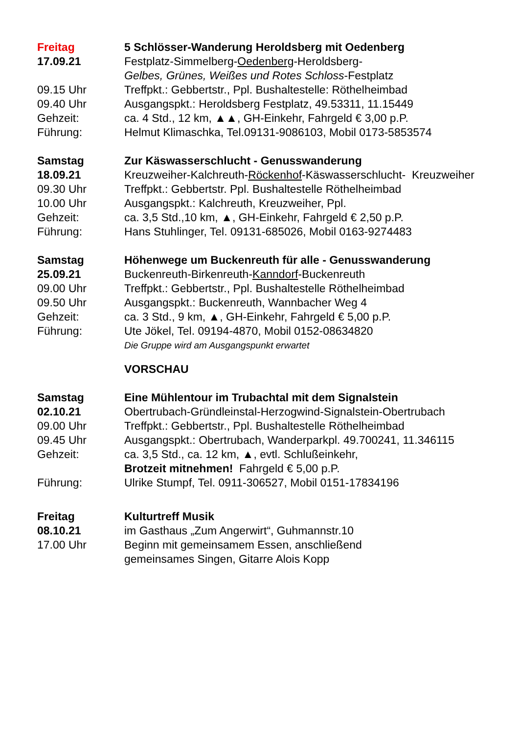Freitag 5 Schlösser-Wanderung Heroldsberg mit Oedenberg
17.09.21 Festplatz-Simmelberg-Oedenberg-Heroldsberg-
Gelbes, Grünes, Weißes und Rotes Schloss-Festplatz
09.15 Uhr Treffpkt.: Gebbertstr., Ppl. Bushaltestelle: Röthelheimbad
09.40 Uhr Ausgangspkt.: Heroldsberg Festplatz, 49.53311, 11.15449
Gehzeit: ca. 4 Std., 12 km, ▲▲, GH-Einkehr, Fahrgeld € 3,00 p.P.
Führung: Helmut Klimaschka, Tel.09131-9086103, Mobil 0173-5853574
Samstag Zur Käswasserschlucht - Genusswanderung
18.09.21 Kreuzweiher-Kalchreuth-Röckenhof-Käswasserschlucht- Kreuzweiher
09.30 Uhr Treffpkt.: Gebbertstr. Ppl. Bushaltestelle Röthelheimbad
10.00 Uhr Ausgangspkt.: Kalchreuth, Kreuzweiher, Ppl.
Gehzeit: ca. 3,5 Std.,10 km, ▲, GH-Einkehr, Fahrgeld € 2,50 p.P.
Führung: Hans Stuhlinger, Tel. 09131-685026, Mobil 0163-9274483
Samstag Höhenwege um Buckenreuth für alle - Genusswanderung
25.09.21 Buckenreuth-Birkenreuth-Kanndorf-Buckenreuth
09.00 Uhr Treffpkt.: Gebbertstr., Ppl. Bushaltestelle Röthelheimbad
09.50 Uhr Ausgangspkt.: Buckenreuth, Wannbacher Weg 4
Gehzeit: ca. 3 Std., 9 km, ▲, GH-Einkehr, Fahrgeld € 5,00 p.P.
Führung: Ute Jökel, Tel. 09194-4870, Mobil 0152-08634820
Die Gruppe wird am Ausgangspunkt erwartet
VORSCHAU
Samstag Eine Mühlentour im Trubachtal mit dem Signalstein
02.10.21 Obertrubach-Gründleinstal-Herzogwind-Signalstein-Obertrubach
09.00 Uhr Treffpkt.: Gebbertstr., Ppl. Bushaltestelle Röthelheimbad
09.45 Uhr Ausgangspkt.: Obertrubach, Wanderparkpl. 49.700241, 11.346115
Gehzeit: ca. 3,5 Std., ca. 12 km, ▲, evtl. Schlußeinkehr,
Brotzeit mitnehmen! Fahrgeld € 5,00 p.P.
Führung: Ulrike Stumpf, Tel. 0911-306527, Mobil 0151-17834196
Freitag Kulturtreff Musik
08.10.21 im Gasthaus „Zum Angerwirt“, Guhmannstr.10
17.00 Uhr Beginn mit gemeinsamem Essen, anschließend
gemeinsames Singen, Gitarre Alois Kopp